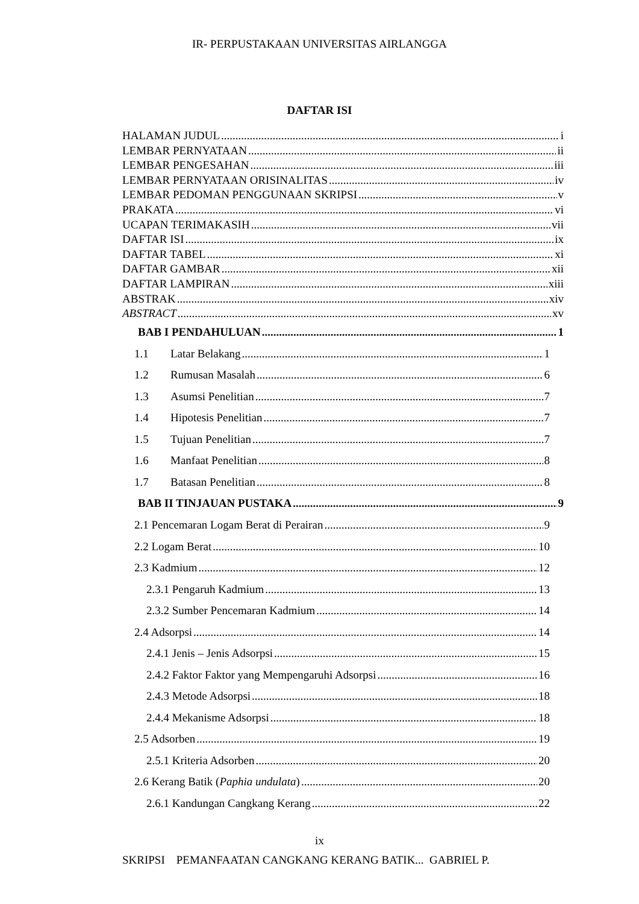IR- PERPUSTAKAAN UNIVERSITAS AIRLANGGA
DAFTAR ISI
HALAMAN JUDUL i
LEMBAR PERNYATAAN ii
LEMBAR PENGESAHAN iii
LEMBAR PERNYATAAN ORISINALITAS iv
LEMBAR PEDOMAN PENGGUNAAN SKRIPSI v
PRAKATA vi
UCAPAN TERIMAKASIH vii
DAFTAR ISI ix
DAFTAR TABEL xi
DAFTAR GAMBAR xii
DAFTAR LAMPIRAN xiii
ABSTRAK xiv
ABSTRACT xv
BAB I PENDAHULUAN 1
1.1 Latar Belakang 1
1.2 Rumusan Masalah 6
1.3 Asumsi Penelitian 7
1.4 Hipotesis Penelitian 7
1.5 Tujuan Penelitian 7
1.6 Manfaat Penelitian 8
1.7 Batasan Penelitian 8
BAB II TINJAUAN PUSTAKA 9
2.1 Pencemaran Logam Berat di Perairan 9
2.2 Logam Berat 10
2.3 Kadmium 12
2.3.1 Pengaruh Kadmium 13
2.3.2 Sumber Pencemaran Kadmium 14
2.4 Adsorpsi 14
2.4.1 Jenis – Jenis Adsorpsi 15
2.4.2 Faktor Faktor yang Mempengaruhi Adsorpsi 16
2.4.3 Metode Adsorpsi 18
2.4.4 Mekanisme Adsorpsi 18
2.5 Adsorben 19
2.5.1 Kriteria Adsorben 20
2.6 Kerang Batik (Paphia undulata) 20
2.6.1 Kandungan Cangkang Kerang 22
ix
SKRIPSI PEMANFAATAN CANGKANG KERANG BATIK... GABRIEL P.